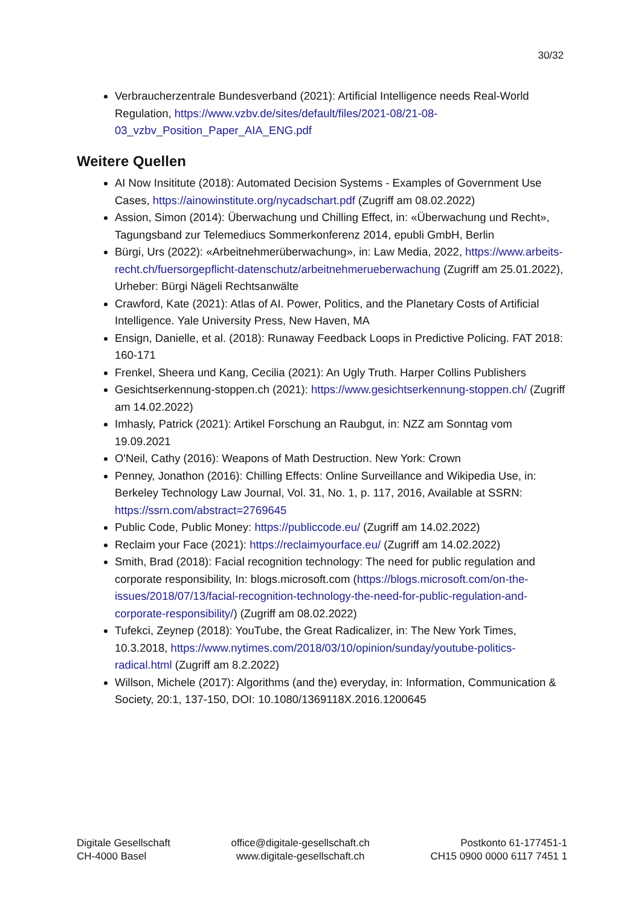30/32
Verbraucherzentrale Bundesverband (2021): Artificial Intelligence needs Real-World Regulation, https://www.vzbv.de/sites/default/files/2021-08/21-08-03_vzbv_Position_Paper_AIA_ENG.pdf
Weitere Quellen
AI Now Insititute (2018): Automated Decision Systems - Examples of Government Use Cases, https://ainowinstitute.org/nycadschart.pdf (Zugriff am 08.02.2022)
Assion, Simon (2014): Überwachung und Chilling Effect, in: «Überwachung und Recht», Tagungsband zur Telemediucs Sommerkonferenz 2014, epubli GmbH, Berlin
Bürgi, Urs (2022): «Arbeitnehmerüberwachung», in: Law Media, 2022, https://www.arbeits-recht.ch/fuersorgepflicht-datenschutz/arbeitnehmerueberwachung (Zugriff am 25.01.2022), Urheber: Bürgi Nägeli Rechtsanwälte
Crawford, Kate (2021): Atlas of AI. Power, Politics, and the Planetary Costs of Artificial Intelligence. Yale University Press, New Haven, MA
Ensign, Danielle, et al. (2018): Runaway Feedback Loops in Predictive Policing. FAT 2018: 160-171
Frenkel, Sheera und Kang, Cecilia (2021): An Ugly Truth. Harper Collins Publishers
Gesichtserkennung-stoppen.ch (2021): https://www.gesichtserkennung-stoppen.ch/ (Zugriff am 14.02.2022)
Imhasly, Patrick (2021): Artikel Forschung an Raubgut, in: NZZ am Sonntag vom 19.09.2021
O'Neil, Cathy (2016): Weapons of Math Destruction. New York: Crown
Penney, Jonathon (2016): Chilling Effects: Online Surveillance and Wikipedia Use, in: Berkeley Technology Law Journal, Vol. 31, No. 1, p. 117, 2016, Available at SSRN: https://ssrn.com/abstract=2769645
Public Code, Public Money: https://publiccode.eu/ (Zugriff am 14.02.2022)
Reclaim your Face (2021): https://reclaimyourface.eu/ (Zugriff am 14.02.2022)
Smith, Brad (2018): Facial recognition technology: The need for public regulation and corporate responsibility, In: blogs.microsoft.com (https://blogs.microsoft.com/on-the-issues/2018/07/13/facial-recognition-technology-the-need-for-public-regulation-and-corporate-responsibility/) (Zugriff am 08.02.2022)
Tufekci, Zeynep (2018): YouTube, the Great Radicalizer, in: The New York Times, 10.3.2018, https://www.nytimes.com/2018/03/10/opinion/sunday/youtube-politics-radical.html (Zugriff am 8.2.2022)
Willson, Michele (2017): Algorithms (and the) everyday, in: Information, Communication & Society, 20:1, 137-150, DOI: 10.1080/1369118X.2016.1200645
Digitale Gesellschaft
CH-4000 Basel
office@digitale-gesellschaft.ch
www.digitale-gesellschaft.ch
Postkonto 61-177451-1
CH15 0900 0000 6117 7451 1